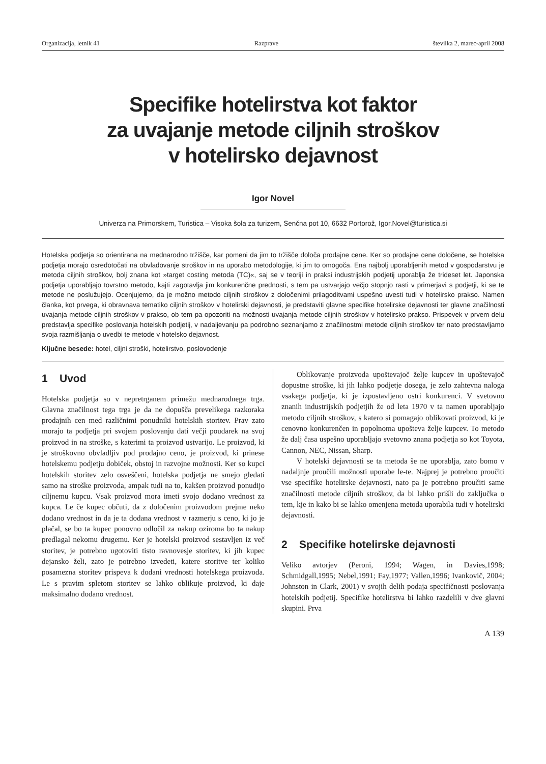Organizacija, letnik 41 Razprave številka 2, marec-april 2008
Specifike hotelirstva kot faktor
za uvajanje metode ciljnih stroškov
v hotelirsko dejavnost
Igor Novel
Univerza na Primorskem, Turistica – Visoka šola za turizem, Senčna pot 10, 6632 Portorož, Igor.Novel@turistica.si
Hotelska podjetja so orientirana na mednarodno tržišče, kar pomeni da jim to tržišče določa prodajne cene. Ker so prodajne cene določene, se hotelska podjetja morajo osredotočati na obvladovanje stroškov in na uporabo metodologije, ki jim to omogoča. Ena najbolj uporabljenih metod v gospodarstvu je metoda ciljnih stroškov, bolj znana kot »target costing metoda (TC)«, saj se v teoriji in praksi industrijskih podjetij uporablja že trideset let. Japonska podjetja uporabljajo tovrstno metodo, kajti zagotavlja jim konkurenčne prednosti, s tem pa ustvarjajo večjo stopnjo rasti v primerjavi s podjetji, ki se te metode ne poslužujejo. Ocenjujemo, da je možno metodo ciljnih stroškov z določenimi prilagoditvami uspešno uvesti tudi v hotelirsko prakso. Namen članka, kot prvega, ki obravnava tematiko ciljnih stroškov v hotelirski dejavnosti, je predstaviti glavne specifike hotelirske dejavnosti ter glavne značilnosti uvajanja metode ciljnih stroškov v prakso, ob tem pa opozoriti na možnosti uvajanja metode ciljnih stroškov v hotelirsko prakso. Prispevek v prvem delu predstavlja specifike poslovanja hotelskih podjetij, v nadaljevanju pa podrobno seznanjamo z značilnostmi metode ciljnih stroškov ter nato predstavljamo svoja razmišljanja o uvedbi te metode v hotelsko dejavnost.
Ključne besede: hotel, ciljni stroški, hotelirstvo, poslovodenje
1 Uvod
Hotelska podjetja so v nepretrganem primežu mednarodnega trga. Glavna značilnost tega trga je da ne dopušča prevelikega razkoraka prodajnih cen med različnimi ponudniki hotelskih storitev. Prav zato morajo ta podjetja pri svojem poslovanju dati večji poudarek na svoj proizvod in na stroške, s katerimi ta proizvod ustvarijo. Le proizvod, ki je stroškovno obvladljiv pod prodajno ceno, je proizvod, ki prinese hotelskemu podjetju dobiček, obstoj in razvojne možnosti. Ker so kupci hotelskih storitev zelo osveščeni, hotelska podjetja ne smejo gledati samo na stroške proizvoda, ampak tudi na to, kakšen proizvod ponudijo ciljnemu kupcu. Vsak proizvod mora imeti svojo dodano vrednost za kupca. Le če kupec občuti, da z določenim proizvodom prejme neko dodano vrednost in da je ta dodana vrednost v razmerju s ceno, ki jo je plačal, se bo ta kupec ponovno odločil za nakup oziroma bo ta nakup predlagal nekomu drugemu. Ker je hotelski proizvod sestavljen iz več storitev, je potrebno ugotoviti tisto ravnovesje storitev, ki jih kupec dejansko želi, zato je potrebno izvedeti, katere storitve ter koliko posamezna storitev prispeva k dodani vrednosti hotelskega proizvoda. Le s pravim spletom storitev se lahko oblikuje proizvod, ki daje maksimalno dodano vrednost.
Oblikovanje proizvoda upoštevajoč želje kupcev in upoštevajoč dopustne stroške, ki jih lahko podjetje dosega, je zelo zahtevna naloga vsakega podjetja, ki je izpostavljeno ostri konkurenci. V svetovno znanih industrijskih podjetjih že od leta 1970 v ta namen uporabljajo metodo ciljnih stroškov, s katero si pomagajo oblikovati proizvod, ki je cenovno konkurenčen in popolnoma upošteva želje kupcev. To metodo že dalj časa uspešno uporabljajo svetovno znana podjetja so kot Toyota, Cannon, NEC, Nissan, Sharp.
V hotelski dejavnosti se ta metoda še ne uporablja, zato bomo v nadaljnje proučili možnosti uporabe le-te. Najprej je potrebno proučiti vse specifike hotelirske dejavnosti, nato pa je potrebno proučiti same značilnosti metode ciljnih stroškov, da bi lahko prišli do zaključka o tem, kje in kako bi se lahko omenjena metoda uporabila tudi v hotelirski dejavnosti.
2 Specifike hotelirske dejavnosti
Veliko avtorjev (Peroni, 1994; Wagen, in Davies,1998; Schmidgall,1995; Nebel,1991; Fay,1977; Vallen,1996; Ivankovič, 2004; Johnston in Clark, 2001) v svojih delih podaja specifičnosti poslovanja hotelskih podjetij. Specifike hotelirstva bi lahko razdelili v dve glavni skupini. Prva
A 139